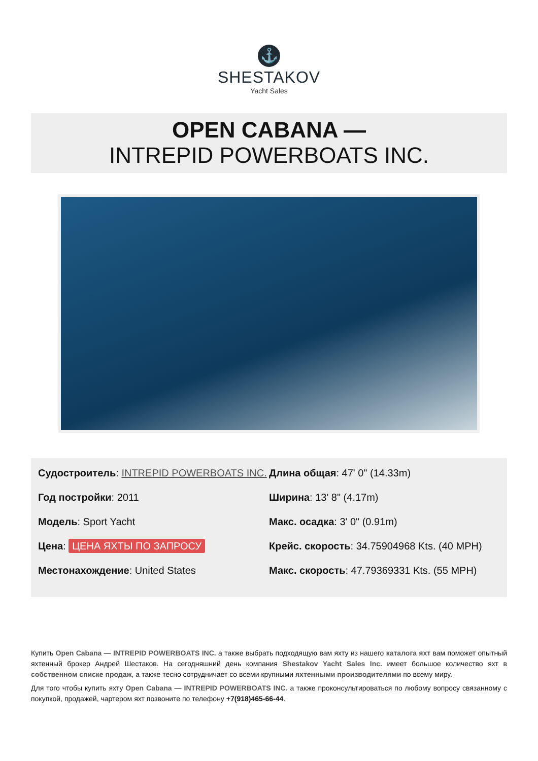⚓
SHESTAKOV
Yacht Sales
OPEN CABANA —
INTREPID POWERBOATS INC.
Судостроитель: INTREPID POWERBOATS INC.
Год постройки: 2011
Модель: Sport Yacht
Цена: ЦЕНА ЯХТЫ ПО ЗАПРОСУ
Местонахождение: United States
Длина общая: 47' 0" (14.33m)
Ширина: 13' 8" (4.17m)
Макс. осадка: 3' 0" (0.91m)
Крейс. скорость: 34.75904968 Kts. (40 MPH)
Макс. скорость: 47.79369331 Kts. (55 MPH)
Купить Open Cabana — INTREPID POWERBOATS INC. а также выбрать подходящую вам яхту из нашего каталога яхт вам поможет опытный яхтенный брокер Андрей Шестаков. На сегодняшний день компания Shestakov Yacht Sales Inc. имеет большое количество яхт в собственном списке продаж, а также тесно сотрудничает со всеми крупными яхтенными производителями по всему миру.
Для того чтобы купить яхту Open Cabana — INTREPID POWERBOATS INC. а также проконсультироваться по любому вопросу связанному с покупкой, продажей, чартером яхт позвоните по телефону +7(918)465-66-44.